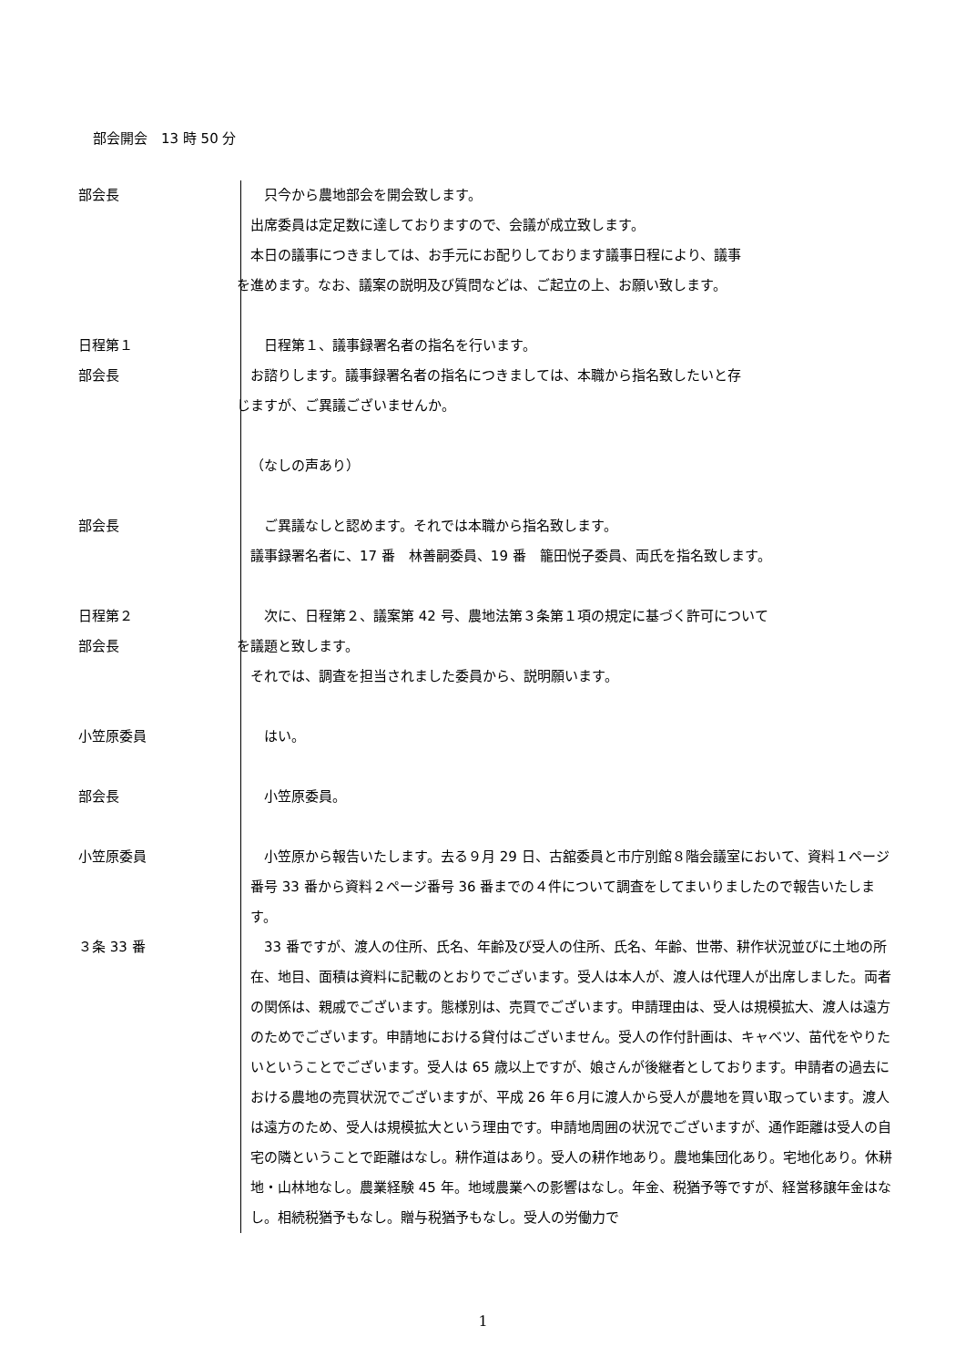部会開会　13 時 50 分
部会長 只今から農地部会を開会致します。
出席委員は定足数に達しておりますので、会議が成立致します。
本日の議事につきましては、お手元にお配りしております議事日程により、議事
を進めます。なお、議案の説明及び質問などは、ご起立の上、お願い致します。
日程第１
部会長
日程第１、議事録署名者の指名を行います。
お諮りします。議事録署名者の指名につきましては、本職から指名致したいと存
じますが、ご異議ございませんか。
（なしの声あり）
部会長 ご異議なしと認めます。それでは本職から指名致します。
議事録署名者に、17 番　林善嗣委員、19 番　籠田悦子委員、両氏を指名致します。
日程第２
部会長
次に、日程第２、議案第 42 号、農地法第３条第１項の規定に基づく許可について
を議題と致します。
それでは、調査を担当されました委員から、説明願います。
小笠原委員 はい。
部会長 小笠原委員。
小笠原委員 小笠原から報告いたします。去る９月 29 日、古舘委員と市庁別館８階会議室において、資料１ページ番号 33 番から資料２ページ番号 36 番までの４件について調査をしてまいりましたので報告いたします。
３条 33 番 33 番ですが、渡人の住所、氏名、年齢及び受人の住所、氏名、年齢、世帯、耕作状況並びに土地の所在、地目、面積は資料に記載のとおりでございます。受人は本人が、渡人は代理人が出席しました。両者の関係は、親戚でございます。態様別は、売買でございます。申請理由は、受人は規模拡大、渡人は遠方のためでございます。申請地における貸付はございません。受人の作付計画は、キャベツ、苗代をやりたいということでございます。受人は 65 歳以上ですが、娘さんが後継者としております。申請者の過去における農地の売買状況でございますが、平成 26 年６月に渡人から受人が農地を買い取っています。渡人は遠方のため、受人は規模拡大という理由です。申請地周囲の状況でございますが、通作距離は受人の自宅の隣ということで距離はなし。耕作道はあり。受人の耕作地あり。農地集団化あり。宅地化あり。休耕地・山林地なし。農業経験 45 年。地域農業への影響はなし。年金、税猶予等ですが、経営移譲年金はなし。相続税猶予もなし。贈与税猶予もなし。受人の労働力で
1